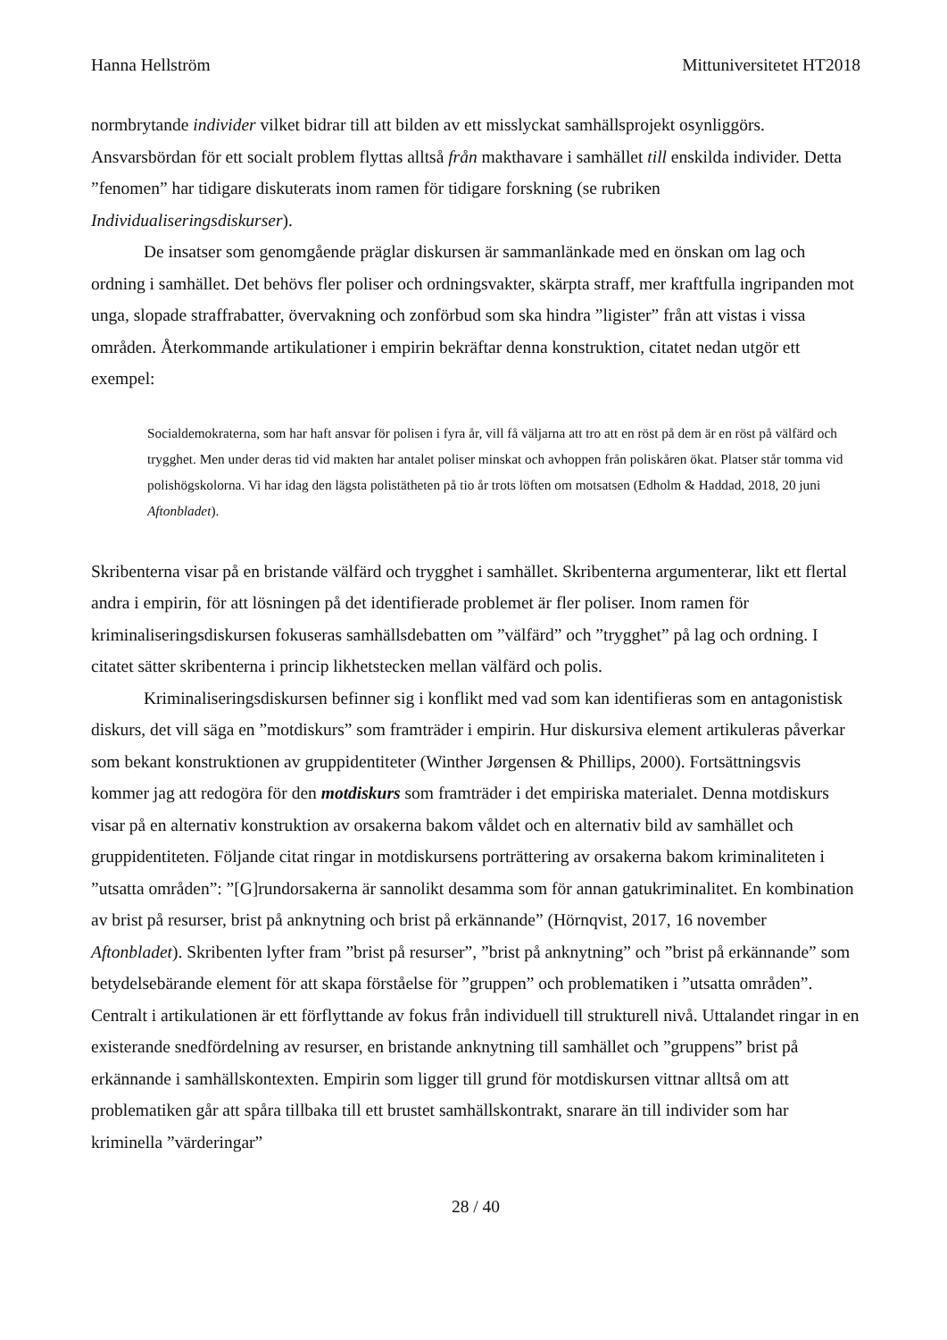Hanna Hellström Mittuniversitetet HT2018
normbrytande individer vilket bidrar till att bilden av ett misslyckat samhällsprojekt osynliggörs. Ansvarsbördan för ett socialt problem flyttas alltså från makthavare i samhället till enskilda individer. Detta ”fenomen” har tidigare diskuterats inom ramen för tidigare forskning (se rubriken Individualiseringsdiskurser).
De insatser som genomgående präglar diskursen är sammanlänkade med en önskan om lag och ordning i samhället. Det behövs fler poliser och ordningsvakter, skärpta straff, mer kraftfulla ingripanden mot unga, slopade straffrabatter, övervakning och zonförbud som ska hindra ”ligister” från att vistas i vissa områden. Återkommande artikulationer i empirin bekräftar denna konstruktion, citatet nedan utgör ett exempel:
Socialdemokraterna, som har haft ansvar för polisen i fyra år, vill få väljarna att tro att en röst på dem är en röst på välfärd och trygghet. Men under deras tid vid makten har antalet poliser minskat och avhoppen från poliskåren ökat. Platser står tomma vid polishögskolorna. Vi har idag den lägsta polistätheten på tio år trots löften om motsatsen (Edholm & Haddad, 2018, 20 juni Aftonbladet).
Skribenterna visar på en bristande välfärd och trygghet i samhället. Skribenterna argumenterar, likt ett flertal andra i empirin, för att lösningen på det identifierade problemet är fler poliser. Inom ramen för kriminaliseringsdiskursen fokuseras samhällsdebatten om ”välfärd” och ”trygghet” på lag och ordning. I citatet sätter skribenterna i princip likhetstecken mellan välfärd och polis.
Kriminaliseringsdiskursen befinner sig i konflikt med vad som kan identifieras som en antagonistisk diskurs, det vill säga en ”motdiskurs” som framträder i empirin. Hur diskursiva element artikuleras påverkar som bekant konstruktionen av gruppidentiteter (Winther Jørgensen & Phillips, 2000). Fortsättningsvis kommer jag att redogöra för den motdiskurs som framträder i det empiriska materialet. Denna motdiskurs visar på en alternativ konstruktion av orsakerna bakom våldet och en alternativ bild av samhället och gruppidentiteten. Följande citat ringar in motdiskursens porträttering av orsakerna bakom kriminaliteten i ”utsatta områden”: ”[G]rundorsakerna är sannolikt desamma som för annan gatukriminalitet. En kombination av brist på resurser, brist på anknytning och brist på erkännande” (Hörnqvist, 2017, 16 november Aftonbladet). Skribenten lyfter fram ”brist på resurser”, ”brist på anknytning” och ”brist på erkännande” som betydelsebärande element för att skapa förståelse för ”gruppen” och problematiken i ”utsatta områden”. Centralt i artikulationen är ett förflyttande av fokus från individuell till strukturell nivå. Uttalandet ringar in en existerande snedfördelning av resurser, en bristande anknytning till samhället och ”gruppens” brist på erkännande i samhällskontexten. Empirin som ligger till grund för motdiskursen vittnar alltså om att problematiken går att spåra tillbaka till ett brustet samhällskontrakt, snarare än till individer som har kriminella ”värderingar”
28 / 40